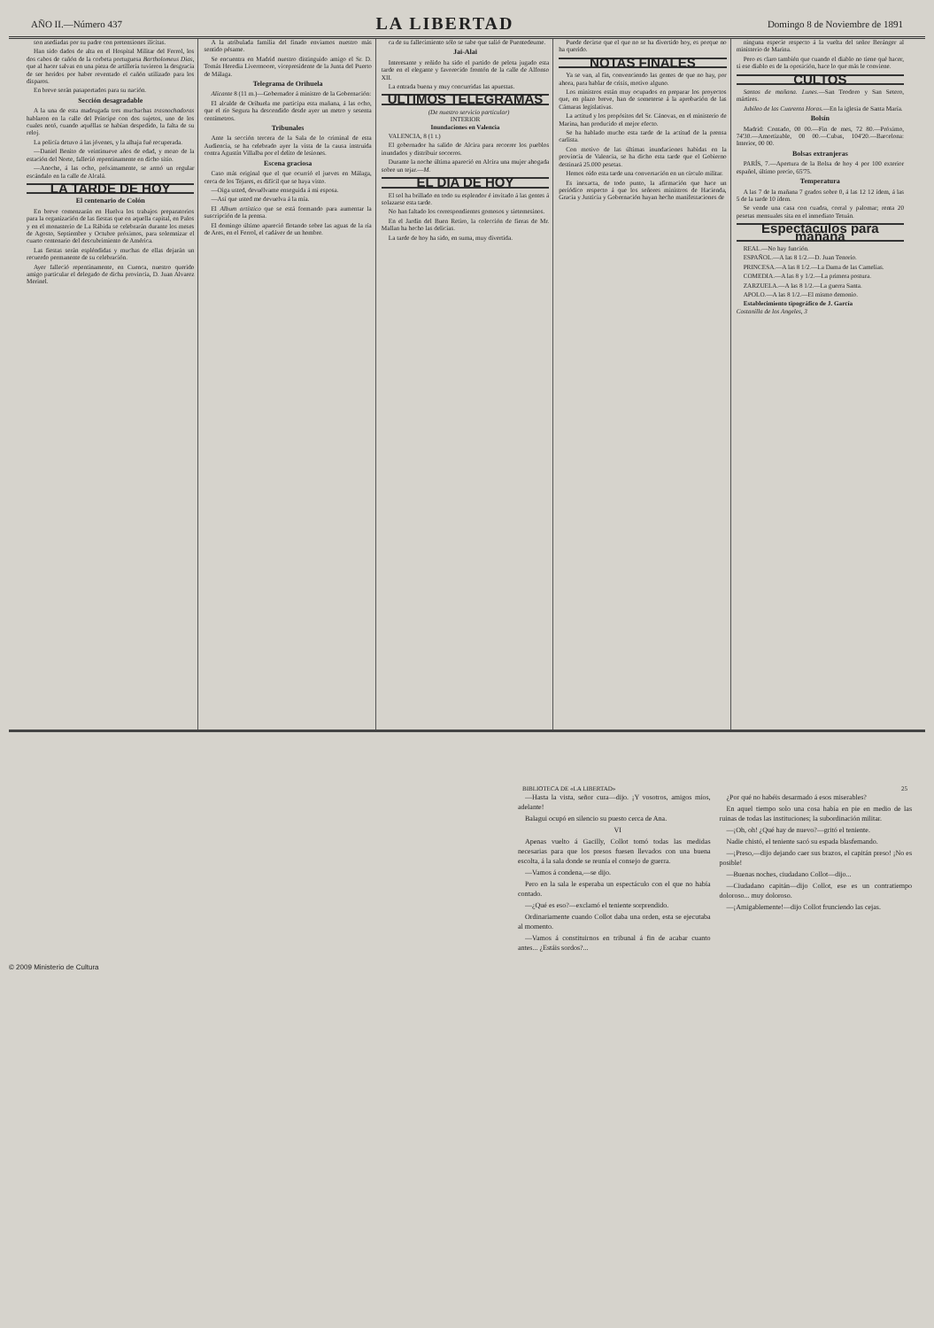AÑO II.—Número 437 LA LIBERTAD Domingo 8 de Noviembre de 1891
son asediadas por su padre con pretensiones ilícitas.
Han sido dados de alta en el Hospital Militar del Ferrol, los dos cabos de cañón de la corbeta portuguesa Bartholomeus Dias, que al hacer salvas en una pieza de artillería tuvieron la desgracia de ser heridos por haber reventado el cañón utilizado para los disparos.
En breve serán pasaportados para su nación.
Sección desagradable
A la una de esta madrugada tres muchachas trasnochadoras hablaron en la calle del Príncipe con dos sujetos, uno de los cuales notó, cuando aquéllas se habían despedido, la falta de su reloj.
La policía detuvo á las jóvenes, y la alhaja fué recuperada.
—Daniel Benito de veintinueve años de edad, y mozo de la estación del Norte, falleció repentinamente en dicho sitio.
—Anoche, á las ocho, próximamente, se armó un regular escándalo en la calle de Alcalá.
LA TARDE DE HOY
El centenario de Colón
En breve comenzarán en Huelva los trabajos preparatorios para la organización de las fiestas que en aquella capital, en Palos y en el monasterio de La Rábida se celebrarán durante los meses de Agosto, Septiembre y Octubre próximos, para solemnizar el cuarto centenario del descubrimiento de América.
Las fiestas serán espléndidas y muchas de ellas dejarán un recuerdo permanente de su celebración.
Ayer falleció repentinamente, en Cuenca, nuestro querido amigo particular el delegado de dicha provincia, D. Juan Alvarez Merinel.
A la atribulada familia del finado enviamos nuestro más sentido pésame.
Se encuentra en Madrid nuestro distinguido amigo el Sr. D. Tomás Heredia Livermoore, vicepresidente de la Junta del Puerto de Málaga.
Telegrama de Orihuela
Alicante 8 (11 m.)—Gobernador á ministro de la Gobernación:
El alcalde de Orihuela me participa esta mañana, á las ocho, que el río Segura ha descendido desde ayer un metro y sesenta centímetros.
Tribunales
Ante la sección tercera de la Sala de lo criminal de esta Audiencia, se ha celebrado ayer la vista de la causa instruída contra Agustín Villalba por el delito de lesiones.
Escena graciosa
Caso más original que el que ocurrió el jueves en Málaga, cerca de los Tejares, es difícil que se haya visto.
—Oiga usted, devuélvame enseguida á mi esposa.
—Así que usted me devuelva á la mía.
El Album artístico que se está formando para aumentar la suscripción de la prensa.
El domingo último apareció flotando sobre las aguas de la ría de Ares, en el Ferrol, el cadáver de un hombre.
ca de su fallecimiento sólo se sabe que salió de Puentedeume.
Jai-Alai
Interesante y reñido ha sido el partido de pelota jugado esta tarde en el elegante y favorecido frontón de la calle de Alfonso XII.
La entrada buena y muy concurridas las apuestas.
ULTIMOS TELEGRAMAS
(De nuestro servicio particular)
INTERIOR
Inundaciones en Valencia
VALENCIA, 8 (1 t.)
El gobernador ha salido de Alcira para recorrer los pueblos inundados y distribuir socorros.
Durante la noche última apareció en Alcira una mujer ahogada sobre un tejar.—M.
EL DIA DE HOY
El sol ha brillado en todo su esplendor é invitado á las gentes á solazarse esta tarde.
No han faltado los correspondientes gomosos y sietemesinos.
En el Jardín del Buen Retiro, la colección de fieras de Mr. Mallan ha hecho las delicias.
La tarde de hoy ha sido, en suma, muy divertida.
Puede decirse que el que no se ha divertido hoy, es porque no ha querido.
NOTAS FINALES
Ya se van, al fin, convenciendo las gentes de que no hay, por ahora, para hablar de crisis, motivo alguno.
Los ministros están muy ocupados en preparar los proyectos que, en plazo breve, han de someterse á la aprobación de las Cámaras legislativas.
La actitud y los propósitos del Sr. Cánovas, en el ministerio de Marina, han producido el mejor efecto.
Se ha hablado mucho esta tarde de la actitud de la prensa carlista.
Con motivo de las últimas inundaciones habidas en la provincia de Valencia, se ha dicho esta tarde que el Gobierno destinará 25.000 pesetas.
Hemos oído esta tarde una conversación en un círculo militar.
Es inexacta, de todo punto, la afirmación que hace un periódico respecto á que los señores ministros de Hacienda, Gracia y Justicia y Gobernación hayan hecho manifestaciones de
ninguna especie respecto á la vuelta del señor Beránger al ministerio de Marina.
Pero es claro también que cuando el diablo no tiene qué hacer, si ese diablo es de la oposición, hace lo que más le conviene.
CULTOS
Santos de mañana. Lunes.—San Teodoro y San Setero, mártires.
Jubileo de las Cuarenta Horas.—En la iglesia de Santa María.
Bolsín
Madrid: Contado, 00 00.—Fin de mes, 72 80.—Próximo, 74'30.—Amortizable, 00 00.—Cubas, 104'20.—Barcelona: Interior, 00 00.
Bolsas extranjeras
PARÍS, 7.—Apertura de la Bolsa de hoy 4 por 100 exterior español, último precio, 65'75.
Temperatura
A las 7 de la mañana 7 grados sobre 0, á las 12 12 ídem, á las 5 de la tarde 10 ídem.
Se vende una casa con cuadra, corral y palomar; renta 20 pesetas mensuales sita en el inmediato Tetuán.
Espectáculos para mañana
REAL.—No hay función.
ESPAÑOL.—A las 8 1/2.—D. Juan Tenorio.
PRINCESA.—A las 8 1/2.—La Dama de las Camelias.
COMEDIA.—A las 8 y 1/2.—La primera postura.
ZARZUELA.—A las 8 1/2.—La guerra Santa.
APOLO.—A las 8 1/2.—El mismo demonio.
Establecimiento tipográfico de J. García
Costanilla de los Angeles, 3
BIBLIOTECA DE «LA LIBERTAD» 25
—Hasta la vista, señor cura—dijo. ¡Y vosotros, amigos míos, adelante!
Balagui ocupó en silencio su puesto cerca de Ana.
VI
Apenas vuelto á Gacilly, Collot tomó todas las medidas necesarias para que los presos fuesen llevados con una buena escolta, á la sala donde se reunía el consejo de guerra.
—Vamos á condena,—se dijo.
Pero en la sala le esperaba un espectáculo con el que no había contado.
—¿Qué es eso?—exclamó el teniente sorprendido.
Ordinariamente cuando Collot daba una orden, esta se ejecutaba al momento.
—Vamos á constituirnos en tribunal á fin de acabar cuanto antes... ¿Estáis sordos?...
¿Por qué no habéis desarmado á esos miserables?
En aquel tiempo solo una cosa había en pie en medio de las ruinas de todas las instituciones; la subordinación militar.
—¡Oh, oh! ¿Qué hay de nuevo?—gritó el teniente.
Nadie chistó, el teniente sacó su espada blasfemando.
—¡Preso,—dijo dejando caer sus brazos, el capitán preso! ¡No es posible!
—Buenas noches, ciudadano Collot—dijo...
—Ciudadano capitán—dijo Collot, ese es un contratiempo doloroso... muy doloroso.
—¡Amigablemente!—dijo Collot frunciendo las cejas.
© 2009 Ministerio de Cultura